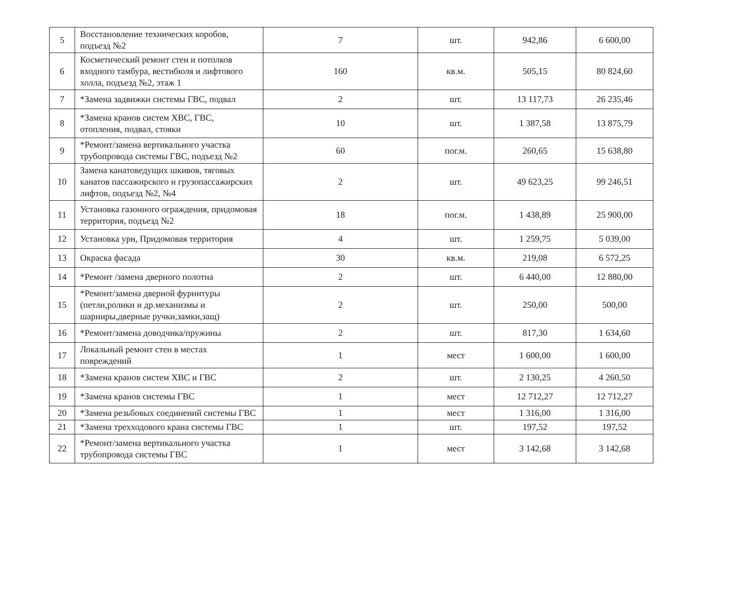| 5 | Восстановление технических коробов, подъезд №2 | 7 | шт. | 942,86 | 6 600,00 |
| 6 | Косметический ремонт стен и потолков входного тамбура, вестибюля и лифтового холла, подъезд №2, этаж 1 | 160 | кв.м. | 505,15 | 80 824,60 |
| 7 | *Замена задвижки системы ГВС, подвал | 2 | шт. | 13 117,73 | 26 235,46 |
| 8 | *Замена кранов систем ХВС, ГВС, отопления, подвал, стояки | 10 | шт. | 1 387,58 | 13 875,79 |
| 9 | *Ремонт/замена вертикального участка трубопровода системы ГВС, подъезд №2 | 60 | пог.м. | 260,65 | 15 638,80 |
| 10 | Замена канатоведущих шкивов, тяговых канатов пассажирского и грузопассажирских лифтов, подъезд №2, №4 | 2 | шт. | 49 623,25 | 99 246,51 |
| 11 | Установка газонного ограждения, придомовая территория, подъезд №2 | 18 | пог.м. | 1 438,89 | 25 900,00 |
| 12 | Установка урн, Придомовая территория | 4 | шт. | 1 259,75 | 5 039,00 |
| 13 | Окраска фасада | 30 | кв.м. | 219,08 | 6 572,25 |
| 14 | *Ремонт /замена дверного полотна | 2 | шт. | 6 440,00 | 12 880,00 |
| 15 | *Ремонт/замена дверной фурнитуры (петли,ролики и др.механизмы и шарниры,дверные ручки,замки,защ) | 2 | шт. | 250,00 | 500,00 |
| 16 | *Ремонт/замена доводчика/пружины | 2 | шт. | 817,30 | 1 634,60 |
| 17 | Локальный ремонт стен в местах повреждений | 1 | мест | 1 600,00 | 1 600,00 |
| 18 | *Замена кранов систем ХВС и ГВС | 2 | шт. | 2 130,25 | 4 260,50 |
| 19 | *Замена кранов системы ГВС | 1 | мест | 12 712,27 | 12 712,27 |
| 20 | *Замена резьбовых соединений системы ГВС | 1 | мест | 1 316,00 | 1 316,00 |
| 21 | *Замена трехходового крана системы ГВС | 1 | шт. | 197,52 | 197,52 |
| 22 | *Ремонт/замена вертикального участка трубопровода системы ГВС | 1 | мест | 3 142,68 | 3 142,68 |